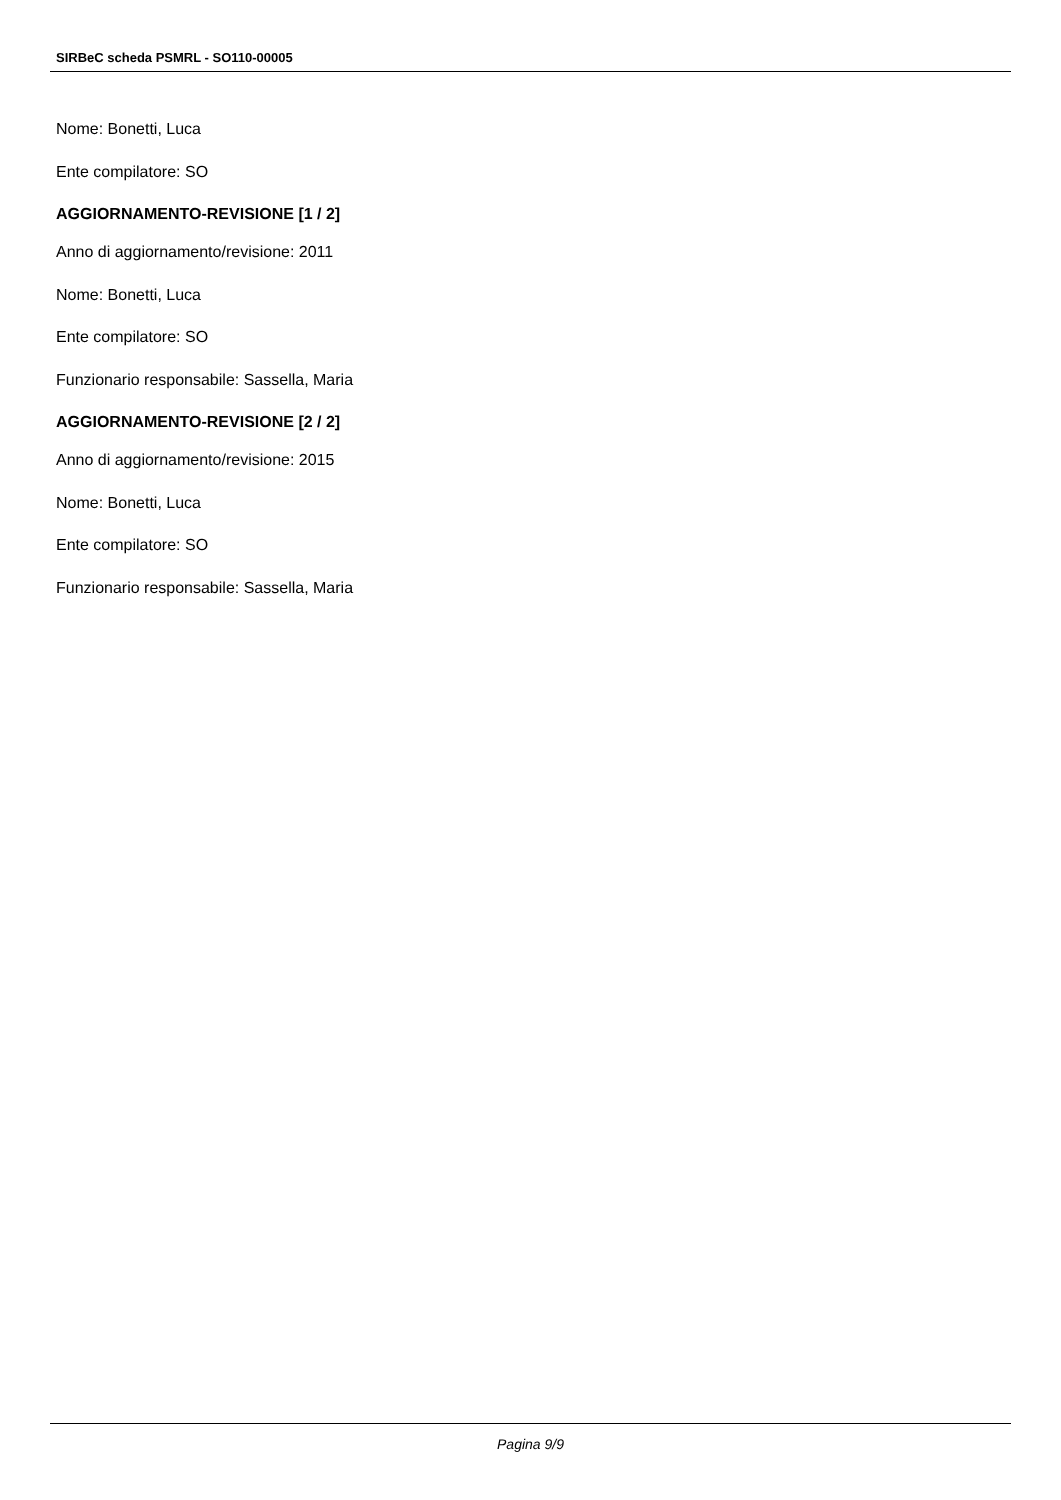SIRBeC scheda PSMRL - SO110-00005
Nome: Bonetti, Luca
Ente compilatore: SO
AGGIORNAMENTO-REVISIONE [1 / 2]
Anno di aggiornamento/revisione: 2011
Nome: Bonetti, Luca
Ente compilatore: SO
Funzionario responsabile: Sassella, Maria
AGGIORNAMENTO-REVISIONE [2 / 2]
Anno di aggiornamento/revisione: 2015
Nome: Bonetti, Luca
Ente compilatore: SO
Funzionario responsabile: Sassella, Maria
Pagina 9/9